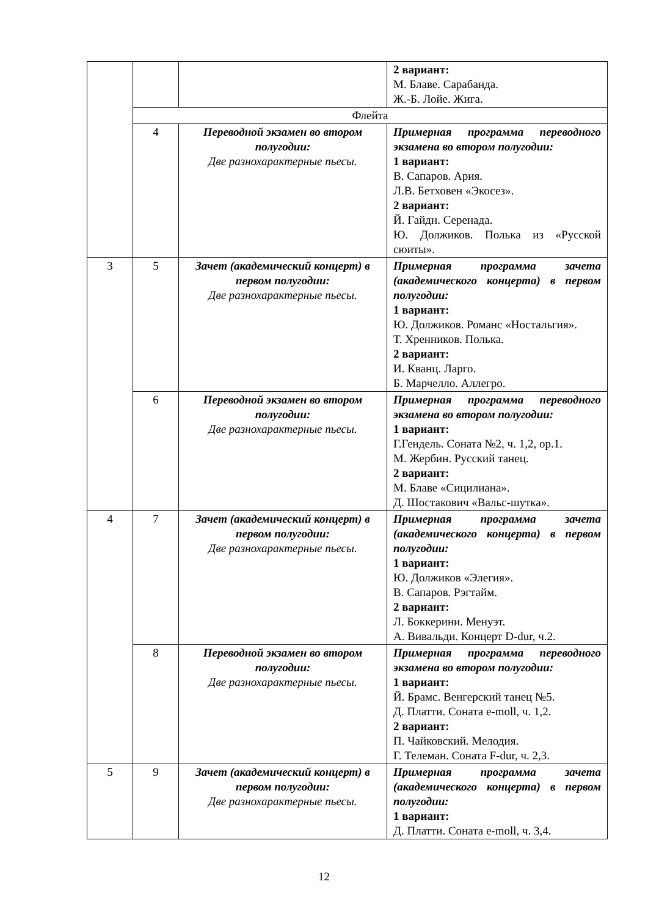| | | | 2 вариант: М. Блаве. Сарабанда. Ж.-Б. Лойе. Жига. |
| | Флейта | | |
| | 4 | Переводной экзамен во втором полугодии: Две разнохарактерные пьесы. | Примерная программа переводного экзамена во втором полугодии: 1 вариант: В. Сапаров. Ария. Л.В. Бетховен «Экосез». 2 вариант: Й. Гайдн. Серенада. Ю. Должиков. Полька из «Русской сюиты». |
| 3 | 5 | Зачет (академический концерт) в первом полугодии: Две разнохарактерные пьесы. | Примерная программа зачета (академического концерта) в первом полугодии: 1 вариант: Ю. Должиков. Романс «Ностальгия». Т. Хренников. Полька. 2 вариант: И. Кванц. Ларго. Б. Марчелло. Аллегро. |
| | 6 | Переводной экзамен во втором полугодии: Две разнохарактерные пьесы. | Примерная программа переводного экзамена во втором полугодии: 1 вариант: Г.Гендель. Соната №2, ч. 1,2, ор.1. М. Жербин. Русский танец. 2 вариант: М. Блаве «Сицилиана». Д. Шостакович «Вальс-шутка». |
| 4 | 7 | Зачет (академический концерт) в первом полугодии: Две разнохарактерные пьесы. | Примерная программа зачета (академического концерта) в первом полугодии: 1 вариант: Ю. Должиков «Элегия». В. Сапаров. Рэгтайм. 2 вариант: Л. Боккерини. Менуэт. А. Вивальди. Концерт D-dur, ч.2. |
| | 8 | Переводной экзамен во втором полугодии: Две разнохарактерные пьесы. | Примерная программа переводного экзамена во втором полугодии: 1 вариант: Й. Брамс. Венгерский танец №5. Д. Платти. Соната e-moll, ч. 1,2. 2 вариант: П. Чайковский. Мелодия. Г. Телеман. Соната F-dur, ч. 2,3. |
| 5 | 9 | Зачет (академический концерт) в первом полугодии: Две разнохарактерные пьесы. | Примерная программа зачета (академического концерта) в первом полугодии: 1 вариант: Д. Платти. Соната e-moll, ч. 3,4. |
12